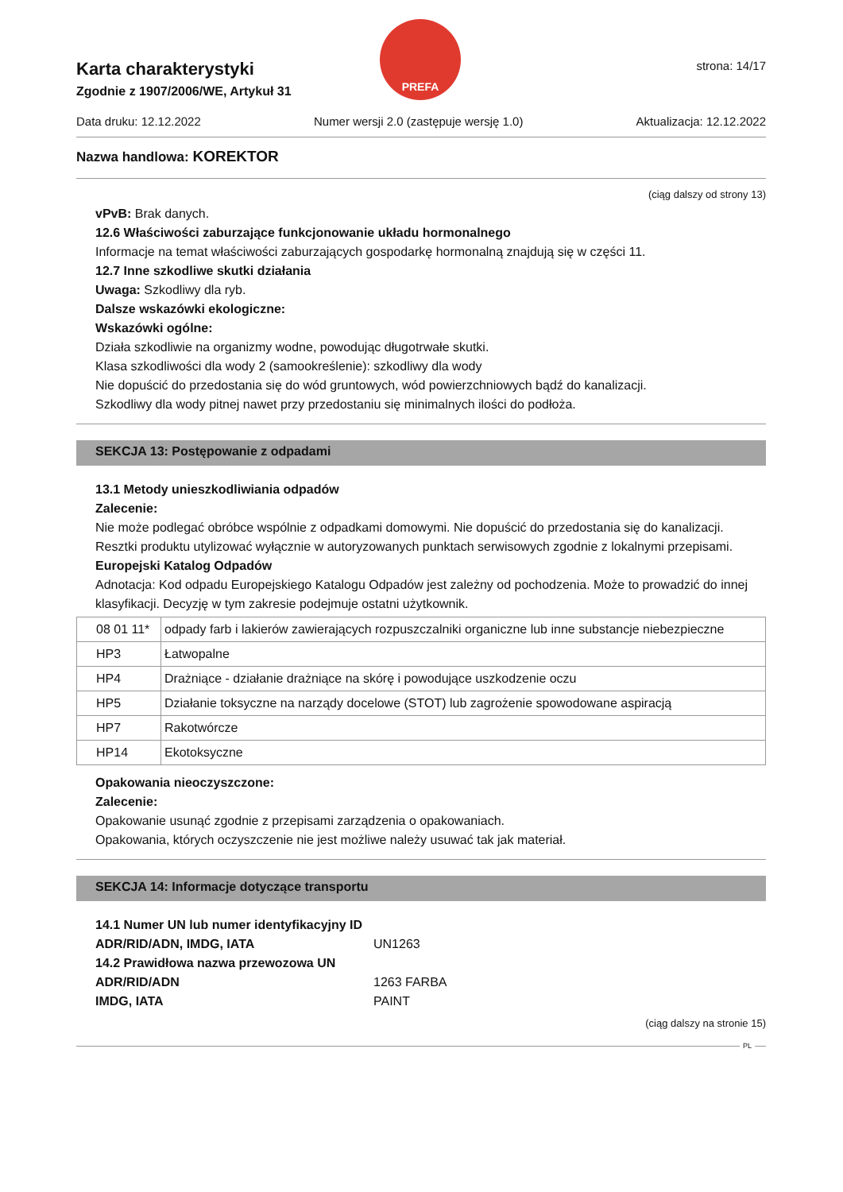PREFA
strona: 14/17
Karta charakterystyki
Zgodnie z 1907/2006/WE, Artykuł 31
Data druku: 12.12.2022 Numer wersji 2.0 (zastępuje wersję 1.0) Aktualizacja: 12.12.2022
Nazwa handlowa: KOREKTOR
(ciąg dalszy od strony 13)
vPvB: Brak danych.
12.6 Właściwości zaburzające funkcjonowanie układu hormonalnego
Informacje na temat właściwości zaburzających gospodarkę hormonalną znajdują się w części 11.
12.7 Inne szkodliwe skutki działania
Uwaga: Szkodliwy dla ryb.
Dalsze wskazówki ekologiczne:
Wskazówki ogólne:
Działa szkodliwie na organizmy wodne, powodując długotrwałe skutki.
Klasa szkodliwości dla wody 2 (samookreślenie): szkodliwy dla wody
Nie dopuścić do przedostania się do wód gruntowych, wód powierzchniowych bądź do kanalizacji.
Szkodliwy dla wody pitnej nawet przy przedostaniu się minimalnych ilości do podłoża.
SEKCJA 13: Postępowanie z odpadami
13.1 Metody unieszkodliwiania odpadów
Zalecenie:
Nie może podlegać obróbce wspólnie z odpadkami domowymi. Nie dopuścić do przedostania się do kanalizacji.
Resztki produktu utylizować wyłącznie w autoryzowanych punktach serwisowych zgodnie z lokalnymi przepisami.
Europejski Katalog Odpadów
Adnotacja: Kod odpadu Europejskiego Katalogu Odpadów jest zależny od pochodzenia. Może to prowadzić do innej klasyfikacji. Decyzję w tym zakresie podejmuje ostatni użytkownik.
| 08 01 11* | odpady farb i lakierów zawierających rozpuszczalniki organiczne lub inne substancje niebezpieczne |
| HP3 | Łatwopalne |
| HP4 | Drażniące - działanie drażniące na skórę i powodujące uszkodzenie oczu |
| HP5 | Działanie toksyczne na narządy docelowe (STOT) lub zagrożenie spowodowane aspiracją |
| HP7 | Rakotwórcze |
| HP14 | Ekotoksyczne |
Opakowania nieoczyszczone:
Zalecenie:
Opakowanie usunąć zgodnie z przepisami zarządzenia o opakowaniach.
Opakowania, których oczyszczenie nie jest możliwe należy usuwać tak jak materiał.
SEKCJA 14: Informacje dotyczące transportu
14.1 Numer UN lub numer identyfikacyjny ID
ADR/RID/ADN, IMDG, IATA UN1263
14.2 Prawidłowa nazwa przewozowa UN
ADR/RID/ADN 1263 FARBA
IMDG, IATA PAINT
(ciąg dalszy na stronie 15)
PL